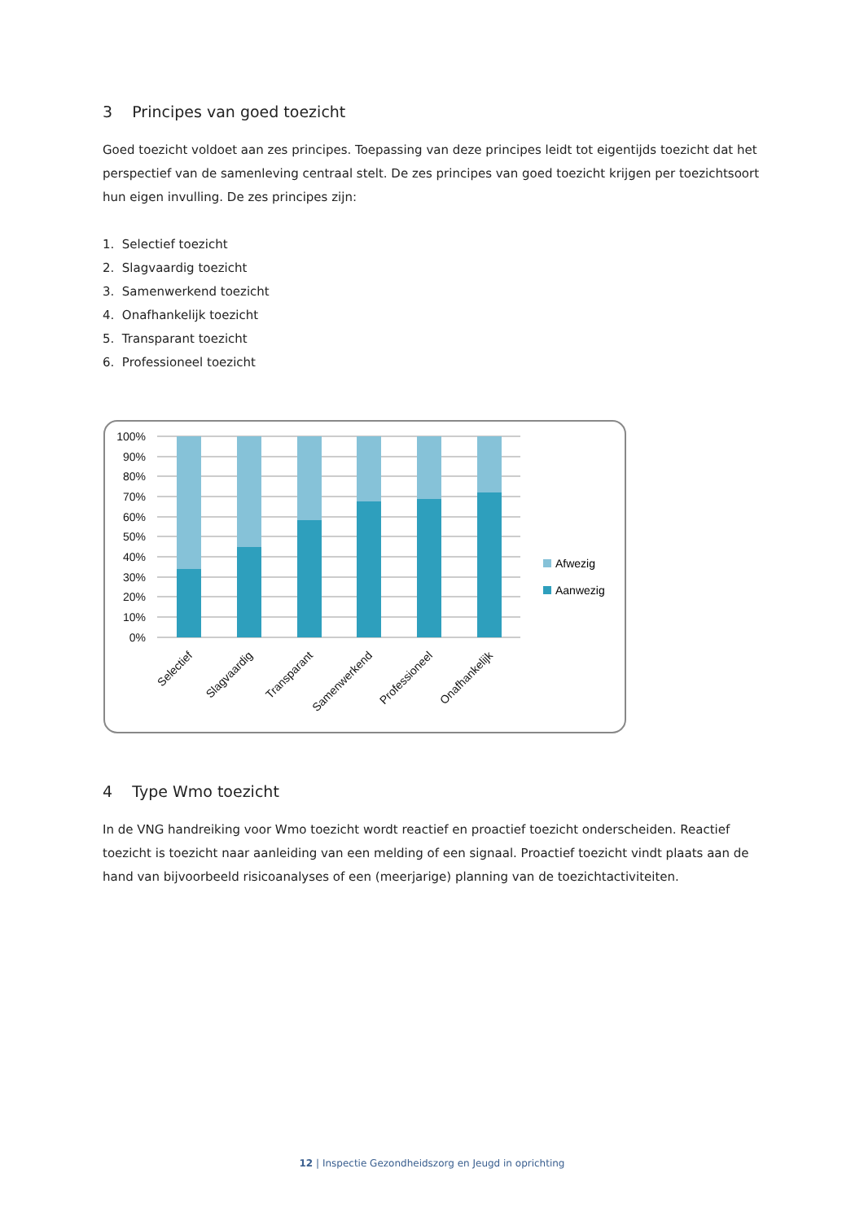3 Principes van goed toezicht
Goed toezicht voldoet aan zes principes. Toepassing van deze principes leidt tot eigentijds toezicht dat het perspectief van de samenleving centraal stelt. De zes principes van goed toezicht krijgen per toezichtsoort hun eigen invulling. De zes principes zijn:
1. Selectief toezicht
2. Slagvaardig toezicht
3. Samenwerkend toezicht
4. Onafhankelijk toezicht
5. Transparant toezicht
6. Professioneel toezicht
100%
90%
80%
70%
60%
50%
40%
30%
20%
10%
0%
Selectief
Slagvaardig
Transparant
Samenwerkend
Professioneel
Onafhankelijk
Afwezig
Aanwezig
4 Type Wmo toezicht
In de VNG handreiking voor Wmo toezicht wordt reactief en proactief toezicht onderscheiden. Reactief toezicht is toezicht naar aanleiding van een melding of een signaal. Proactief toezicht vindt plaats aan de hand van bijvoorbeeld risicoanalyses of een (meerjarige) planning van de toezichtactiviteiten.
12 | Inspectie Gezondheidszorg en Jeugd in oprichting